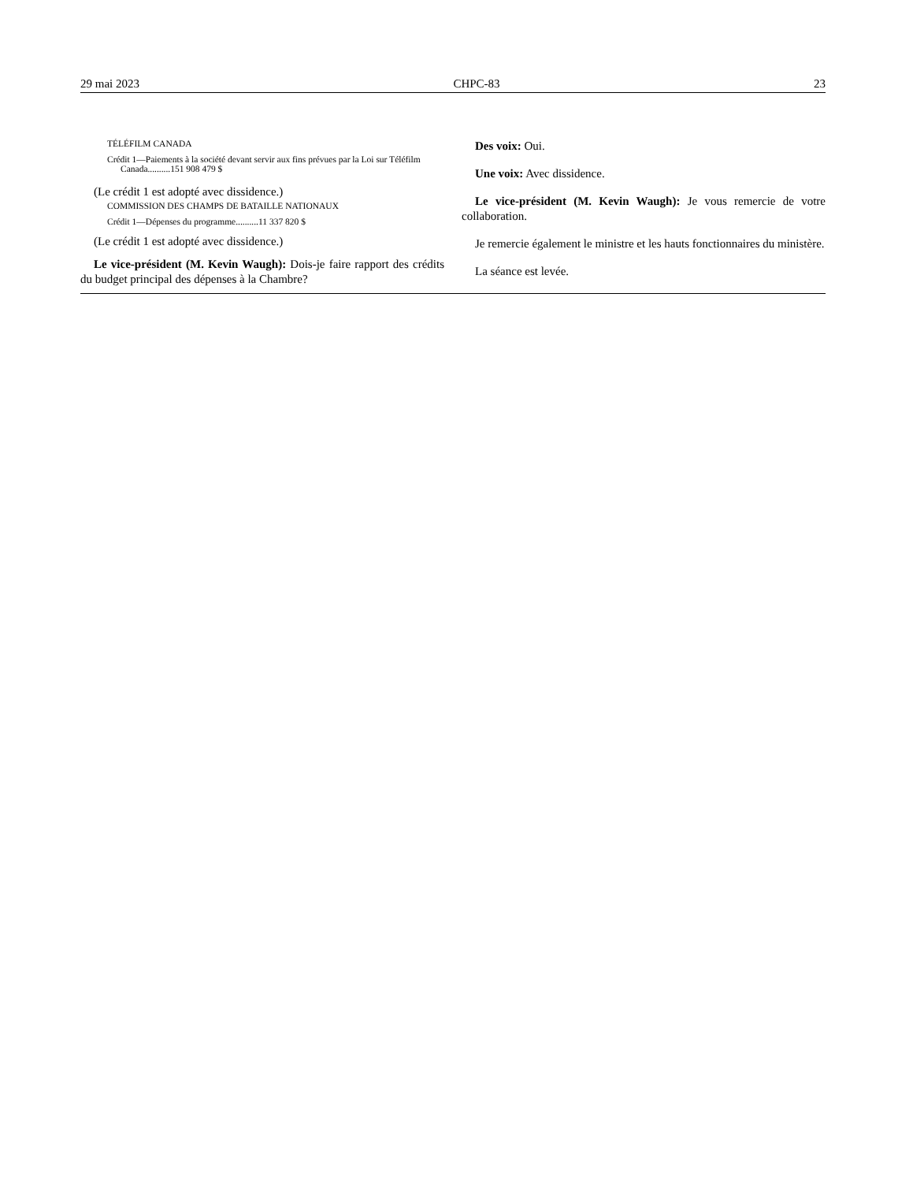29 mai 2023 CHPC-83 23
TÉLÉFILM CANADA
Crédit 1—Paiements à la société devant servir aux fins prévues par la Loi sur Téléfilm Canada..........151 908 479 $
(Le crédit 1 est adopté avec dissidence.)
COMMISSION DES CHAMPS DE BATAILLE NATIONAUX
Crédit 1—Dépenses du programme..........11 337 820 $
(Le crédit 1 est adopté avec dissidence.)
Le vice-président (M. Kevin Waugh): Dois-je faire rapport des crédits du budget principal des dépenses à la Chambre?
Des voix: Oui.
Une voix: Avec dissidence.
Le vice-président (M. Kevin Waugh): Je vous remercie de votre collaboration.
Je remercie également le ministre et les hauts fonctionnaires du ministère.
La séance est levée.